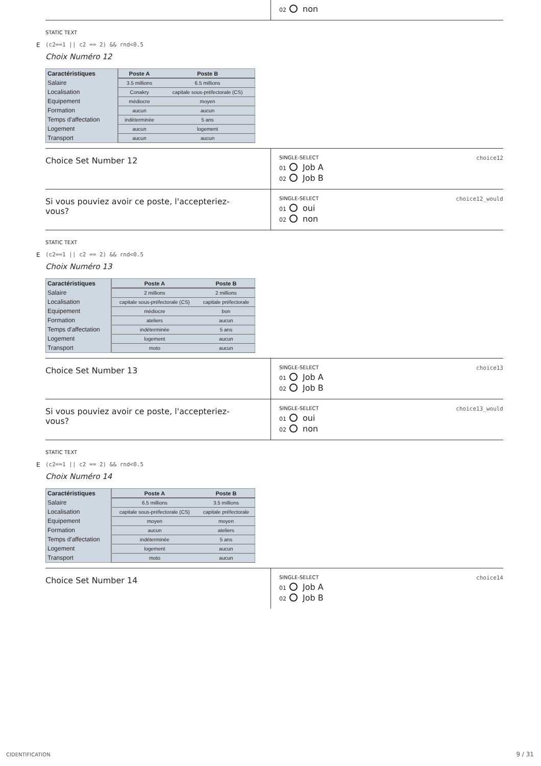02 non
STATIC TEXT
E (c2==1 || c2 == 2) && rnd<0.5
Choix Numéro 12
| Caractéristiques | Poste A | Poste B |
| --- | --- | --- |
| Salaire | 3.5 millions | 6.5 millions |
| Localisation | Conakry | capitale sous-préfectorale (CS) |
| Equipement | médiocre | moyen |
| Formation | aucun | aucun |
| Temps d'affectation | indéterminée | 5 ans |
| Logement | aucun | logement |
| Transport | aucun | aucun |
Choice Set Number 12
SINGLE-SELECT choice12
01 Job A
02 Job B
Si vous pouviez avoir ce poste, l'accepteriez-
vous?
SINGLE-SELECT choice12_would
01 oui
02 non
STATIC TEXT
E (c2==1 || c2 == 2) && rnd<0.5
Choix Numéro 13
| Caractéristiques | Poste A | Poste B |
| --- | --- | --- |
| Salaire | 2 millions | 2 millions |
| Localisation | capitale sous-préfectorale (CS) | capitale préfectorale |
| Equipement | médiocre | bon |
| Formation | ateliers | aucun |
| Temps d'affectation | indéterminée | 5 ans |
| Logement | logement | aucun |
| Transport | moto | aucun |
Choice Set Number 13
SINGLE-SELECT choice13
01 Job A
02 Job B
Si vous pouviez avoir ce poste, l'accepteriez-
vous?
SINGLE-SELECT choice13_would
01 oui
02 non
STATIC TEXT
E (c2==1 || c2 == 2) && rnd<0.5
Choix Numéro 14
| Caractéristiques | Poste A | Poste B |
| --- | --- | --- |
| Salaire | 6.5 millions | 3.5 millions |
| Localisation | capitale sous-préfectorale (CS) | capitale préfectorale |
| Equipement | moyen | moyen |
| Formation | aucun | ateliers |
| Temps d'affectation | indéterminée | 5 ans |
| Logement | logement | aucun |
| Transport | moto | aucun |
Choice Set Number 14
SINGLE-SELECT choice14
01 Job A
02 Job B
CIDENTIFICATION 9 / 31